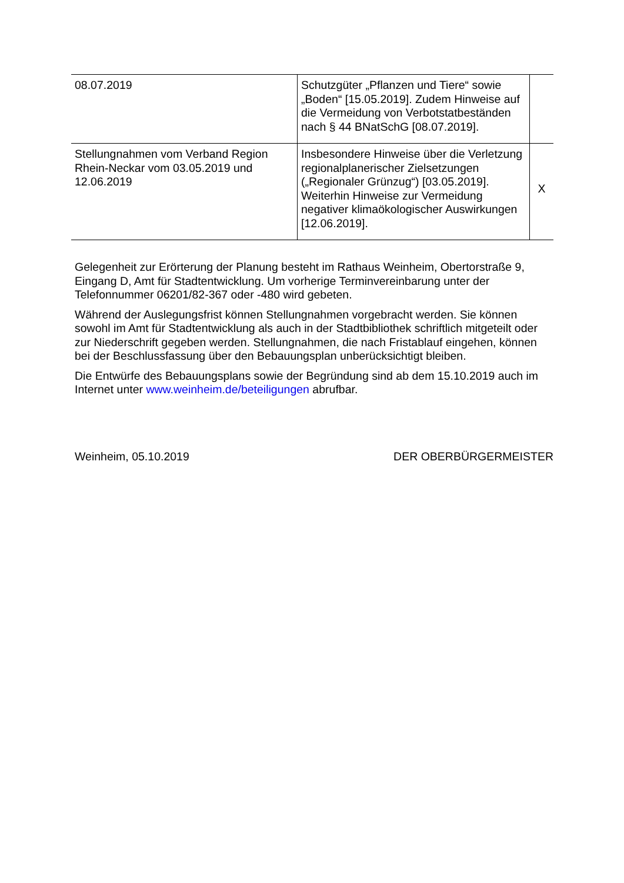| 08.07.2019 | Schutzgüter „Pflanzen und Tiere“ sowie „Boden“ [15.05.2019]. Zudem Hinweise auf die Vermeidung von Verbotstatbe­ständen nach § 44 BNatSchG [08.07.2019]. | |
| Stellungnahmen vom Verband Region Rhein-Neckar vom 03.05.2019 und 12.06.2019 | Insbesondere Hinweise über die Verlet­zung regionalplanerischer Zielsetzun­gen („Regionaler Grünzug“) [03.05.2019]. Weiterhin Hinweise zur Vermeidung negativer klimaökologi­scher Auswirkungen [12.06.2019]. | X |
Gelegenheit zur Erörterung der Planung besteht im Rathaus Weinheim, Obertorstra­ße 9, Eingang D, Amt für Stadtentwicklung. Um vorherige Terminvereinbarung unter der Telefonnummer 06201/82-367 oder -480 wird gebeten.
Während der Auslegungsfrist können Stellungnahmen vorgebracht werden. Sie kön­nen sowohl im Amt für Stadtentwicklung als auch in der Stadtbibliothek schriftlich mitgeteilt oder zur Niederschrift gegeben werden. Stellungnahmen, die nach Fristab­lauf eingehen, können bei der Beschlussfassung über den Bebauungsplan unbe­rücksichtigt bleiben.
Die Entwürfe des Bebauungsplans sowie der Begründung sind ab dem 15.10.2019 auch im Internet unter www.weinheim.de/beteiligungen abrufbar.
Weinheim, 05.10.2019 DER OBERBÜRGERMEISTER